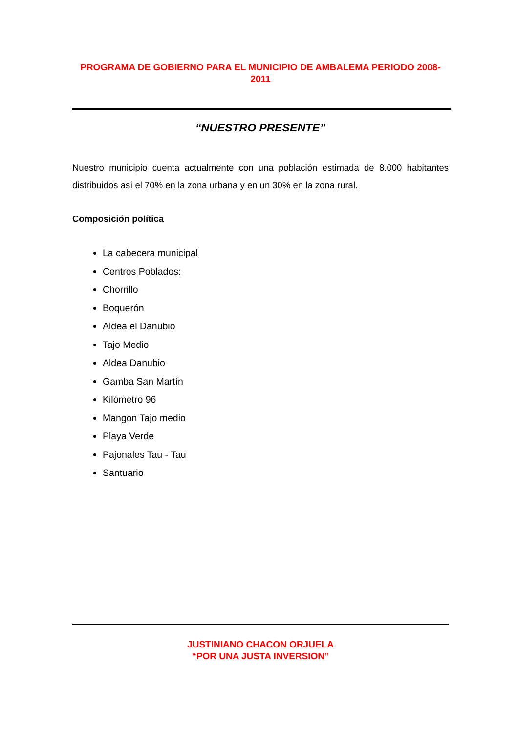PROGRAMA DE GOBIERNO PARA EL MUNICIPIO DE AMBALEMA PERIODO 2008-2011
“NUESTRO PRESENTE”
Nuestro municipio cuenta actualmente con una población estimada de 8.000 habitantes distribuidos así el 70% en la zona urbana y en un 30% en la zona rural.
Composición política
La cabecera municipal
Centros Poblados:
Chorrillo
Boquerón
Aldea el Danubio
Tajo Medio
Aldea Danubio
Gamba San Martín
Kilómetro 96
Mangon Tajo medio
Playa Verde
Pajonales Tau - Tau
Santuario
JUSTINIANO CHACON ORJUELA
“POR UNA JUSTA INVERSION”